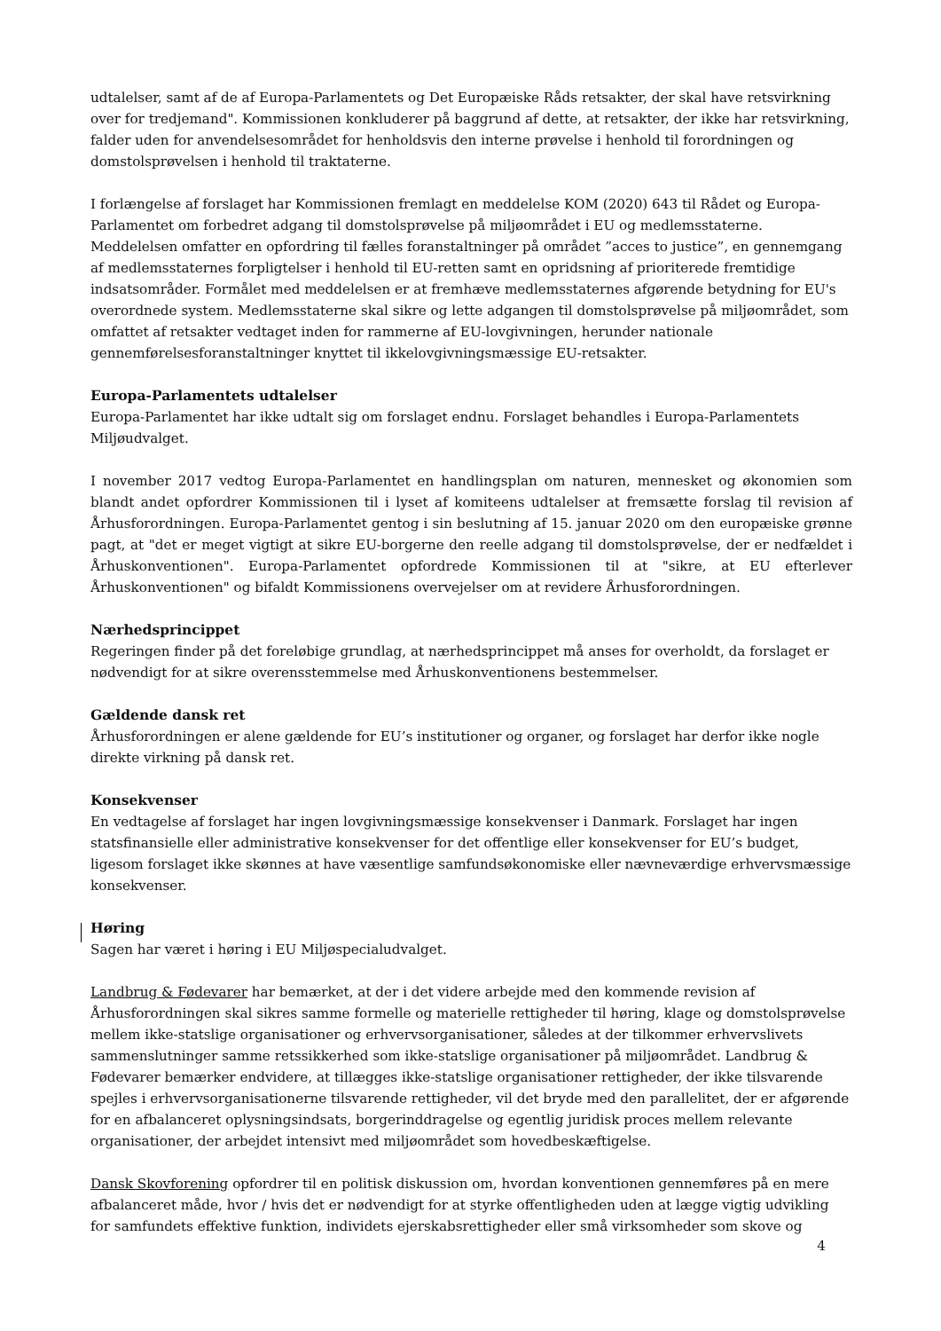udtalelser, samt af de af Europa-Parlamentets og Det Europæiske Råds retsakter, der skal have retsvirkning over for tredjemand". Kommissionen konkluderer på baggrund af dette, at retsakter, der ikke har retsvirkning, falder uden for anvendelsesområdet for henholdsvis den interne prøvelse i henhold til forordningen og domstolsprøvelsen i henhold til traktaterne.
I forlængelse af forslaget har Kommissionen fremlagt en meddelelse KOM (2020) 643 til Rådet og Europa-Parlamentet om forbedret adgang til domstolsprøvelse på miljøområdet i EU og medlemsstaterne. Meddelelsen omfatter en opfordring til fælles foranstaltninger på området ”acces to justice”, en gennemgang af medlemsstaternes forpligtelser i henhold til EU-retten samt en opridsning af prioriterede fremtidige indsatsområder. Formålet med meddelelsen er at fremhæve medlemsstaternes afgørende betydning for EU's overordnede system. Medlemsstaterne skal sikre og lette adgangen til domstolsprøvelse på miljøområdet, som omfattet af retsakter vedtaget inden for rammerne af EU-lovgivningen, herunder nationale gennemførelsesforanstaltninger knyttet til ikkelovgivningsmæssige EU-retsakter.
Europa-Parlamentets udtalelser
Europa-Parlamentet har ikke udtalt sig om forslaget endnu. Forslaget behandles i Europa-Parlamentets Miljøudvalget.
I november 2017 vedtog Europa-Parlamentet en handlingsplan om naturen, mennesket og økonomien som blandt andet opfordrer Kommissionen til i lyset af komiteens udtalelser at fremsætte forslag til revision af Århusforordningen. Europa-Parlamentet gentog i sin beslutning af 15. januar 2020 om den europæiske grønne pagt, at "det er meget vigtigt at sikre EU-borgerne den reelle adgang til domstolsprøvelse, der er nedfældet i Århuskonventionen". Europa-Parlamentet opfordrede Kommissionen til at "sikre, at EU efterlever Århuskonventionen" og bifaldt Kommissionens overvejelser om at revidere Århusforordningen.
Nærhedsprincippet
Regeringen finder på det foreløbige grundlag, at nærhedsprincippet må anses for overholdt, da forslaget er nødvendigt for at sikre overensstemmelse med Århuskonventionens bestemmelser.
Gældende dansk ret
Århusforordningen er alene gældende for EU’s institutioner og organer, og forslaget har derfor ikke nogle direkte virkning på dansk ret.
Konsekvenser
En vedtagelse af forslaget har ingen lovgivningsmæssige konsekvenser i Danmark. Forslaget har ingen statsfinansielle eller administrative konsekvenser for det offentlige eller konsekvenser for EU’s budget, ligesom forslaget ikke skønnes at have væsentlige samfundsøkonomiske eller nævneværdige erhvervsmæssige konsekvenser.
Høring
Sagen har været i høring i EU Miljøspecialudvalget.
Landbrug & Fødevarer har bemærket, at der i det videre arbejde med den kommende revision af Århusforordningen skal sikres samme formelle og materielle rettigheder til høring, klage og domstolsprøvelse mellem ikke-statslige organisationer og erhvervsorganisationer, således at der tilkommer erhvervslivets sammenslutninger samme retssikkerhed som ikke-statslige organisationer på miljøområdet. Landbrug & Fødevarer bemærker endvidere, at tillægges ikke-statslige organisationer rettigheder, der ikke tilsvarende spejles i erhvervsorganisationerne tilsvarende rettigheder, vil det bryde med den parallelitet, der er afgørende for en afbalanceret oplysningsindsats, borgerinddragelse og egentlig juridisk proces mellem relevante organisationer, der arbejdet intensivt med miljøområdet som hovedbeskæftigelse.
Dansk Skovforening opfordrer til en politisk diskussion om, hvordan konventionen gennemføres på en mere afbalanceret måde, hvor / hvis det er nødvendigt for at styrke offentligheden uden at lægge vigtig udvikling for samfundets effektive funktion, individets ejerskabsrettigheder eller små virksomheder som skove og
4